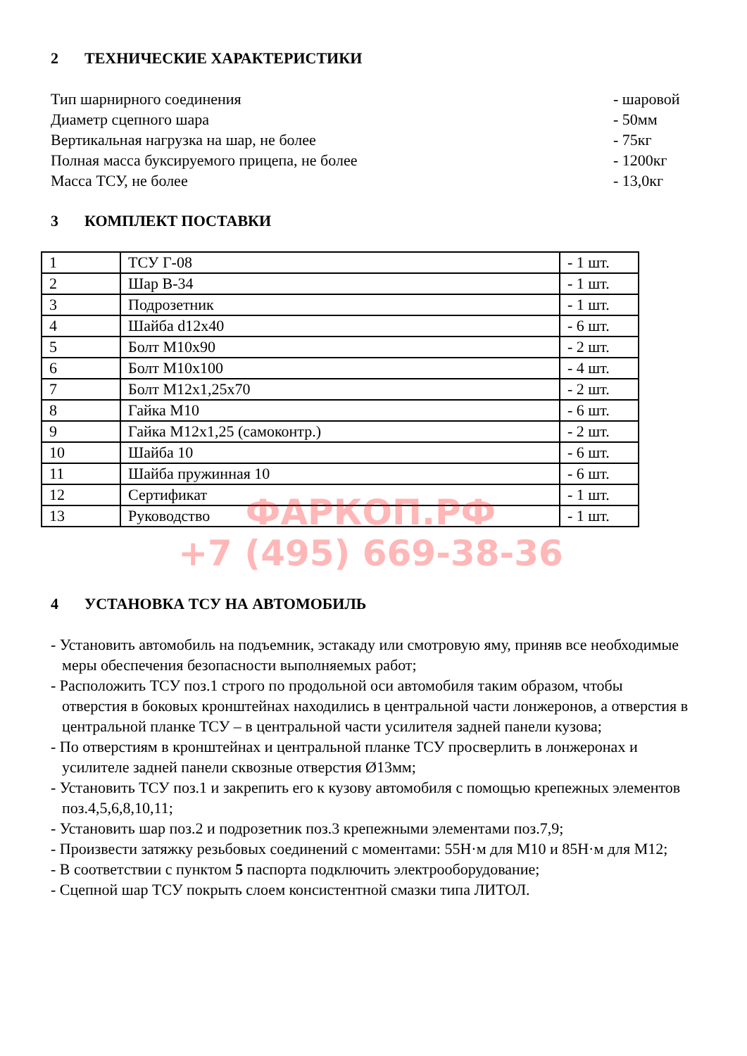2 ТЕХНИЧЕСКИЕ ХАРАКТЕРИСТИКИ
Тип шарнирного соединения - шаровой
Диаметр сцепного шара - 50мм
Вертикальная нагрузка на шар, не более
- 75кг
Полная масса буксируемого прицепа, не более
- 1200кг
Масса ТСУ, не более - 13,0кг
3 КОМПЛЕКТ ПОСТАВКИ
| 1 | ТСУ Г-08 | - 1 шт. |
| 2 | Шар В-34 | - 1 шт. |
| 3 | Подрозетник | - 1 шт. |
| 4 | Шайба d12x40 | - 6 шт. |
| 5 | Болт М10x90 | - 2 шт. |
| 6 | Болт М10x100 | - 4 шт. |
| 7 | Болт М12x1,25x70 | - 2 шт. |
| 8 | Гайка М10 | - 6 шт. |
| 9 | Гайка М12x1,25 (самоконтр.) | - 2 шт. |
| 10 | Шайба 10 | - 6 шт. |
| 11 | Шайба пружинная 10 | - 6 шт. |
| 12 | Сертификат | - 1 шт. |
| 13 | Руководство | - 1 шт. |
ФАРКОП.РФ
+7 (495) 669-38-36
4 УСТАНОВКА ТСУ НА АВТОМОБИЛЬ
- Установить автомобиль на подъемник, эстакаду или смотровую яму, приняв все необходимые меры обеспечения безопасности выполняемых работ;
- Расположить ТСУ поз.1 строго по продольной оси автомобиля таким образом, чтобы отверстия в боковых кронштейнах находились в центральной части лонжеронов, а отверстия в центральной планке ТСУ – в центральной части усилителя задней панели кузова;
- По отверстиям в кронштейнах и центральной планке ТСУ просверлить в лонжеронах и усилителе задней панели сквозные отверстия Ø13мм;
- Установить ТСУ поз.1 и закрепить его к кузову автомобиля с помощью крепежных элементов поз.4,5,6,8,10,11;
- Установить шар поз.2 и подрозетник поз.3 крепежными элементами поз.7,9;
- Произвести затяжку резьбовых соединений с моментами: 55Н·м для М10 и 85Н·м для М12;
- В соответствии с пунктом 5 паспорта подключить электрооборудование;
- Сцепной шар ТСУ покрыть слоем консистентной смазки типа ЛИТОЛ.